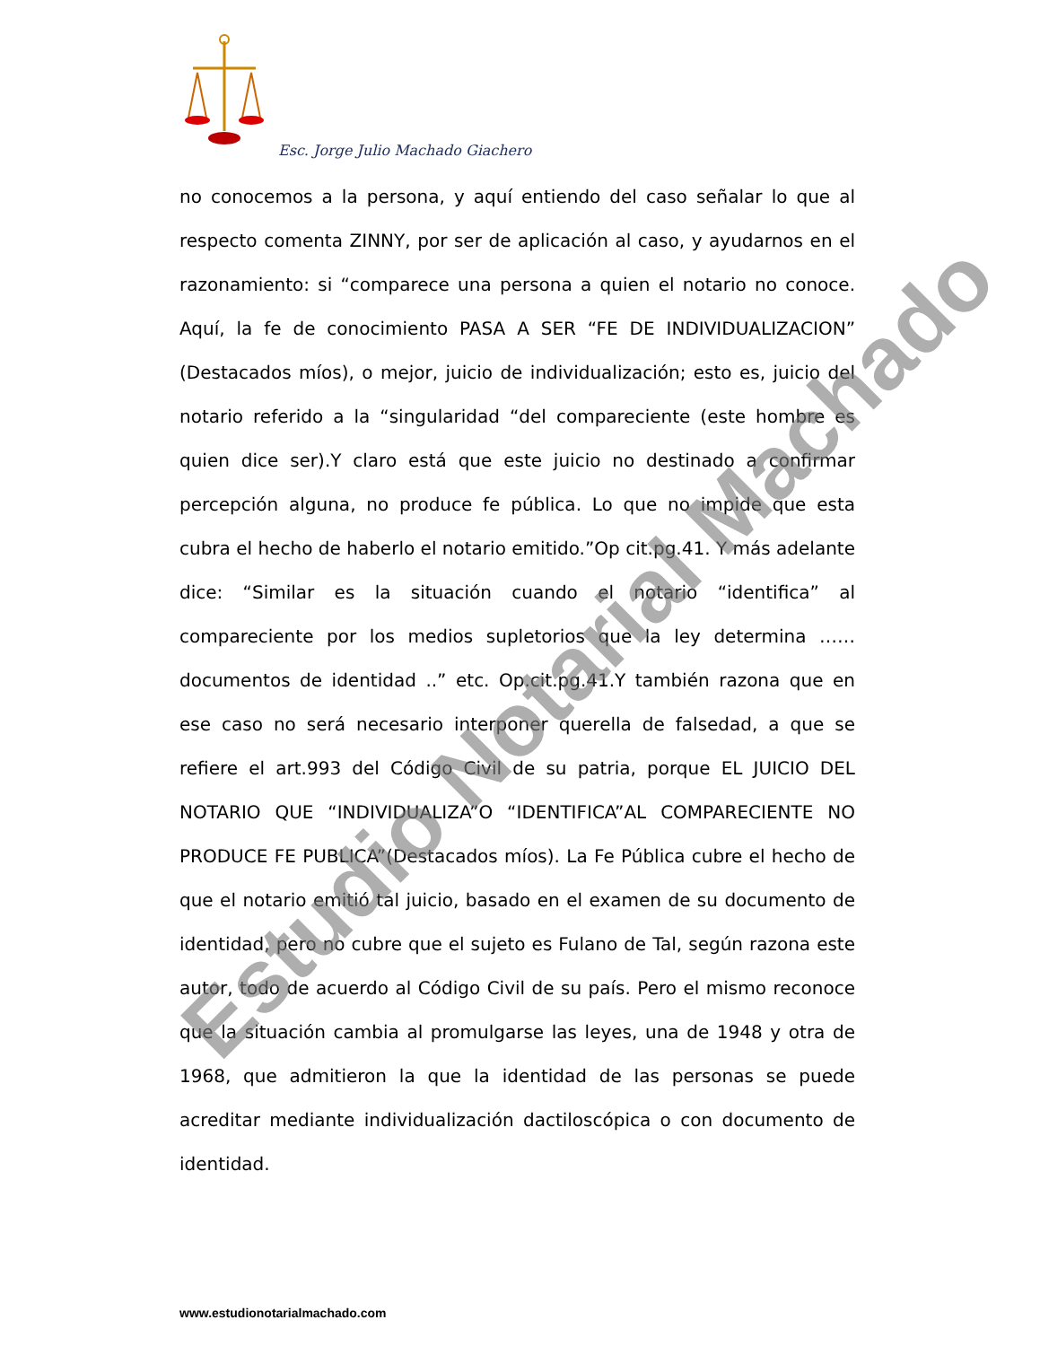Esc. Jorge Julio Machado Giachero
no conocemos a la persona, y aquí entiendo del caso señalar lo que al respecto comenta ZINNY, por ser de aplicación al caso, y ayudarnos en el razonamiento: si “comparece una persona a quien el notario no conoce. Aquí, la fe de conocimiento PASA A SER “FE DE INDIVIDUALIZACION” (Destacados míos), o mejor, juicio de individualización; esto es, juicio del notario referido a la “singularidad “del compareciente (este hombre es quien dice ser).Y claro está que este juicio no destinado a confirmar percepción alguna, no produce fe pública. Lo que no impide que esta cubra el hecho de haberlo el notario emitido.”Op cit.pg.41. Y más adelante dice: “Similar es la situación cuando el notario “identifica” al compareciente por los medios supletorios que la ley determina …… documentos de identidad ..” etc. Op.cit.pg.41.Y también razona que en ese caso no será necesario interponer querella de falsedad, a que se refiere el art.993 del Código Civil de su patria, porque EL JUICIO DEL NOTARIO QUE “INDIVIDUALIZA”O “IDENTIFICA”AL COMPARECIENTE NO PRODUCE FE PUBLICA”(Destacados míos). La Fe Pública cubre el hecho de que el notario emitió tal juicio, basado en el examen de su documento de identidad, pero no cubre que el sujeto es Fulano de Tal, según razona este autor, todo de acuerdo al Código Civil de su país. Pero el mismo reconoce que la situación cambia al promulgarse las leyes, una de 1948 y otra de 1968, que admitieron la que la identidad de las personas se puede acreditar mediante individualización dactiloscópica o con documento de identidad.
Estudio Notarial Machado
www.estudionotarialmachado.com